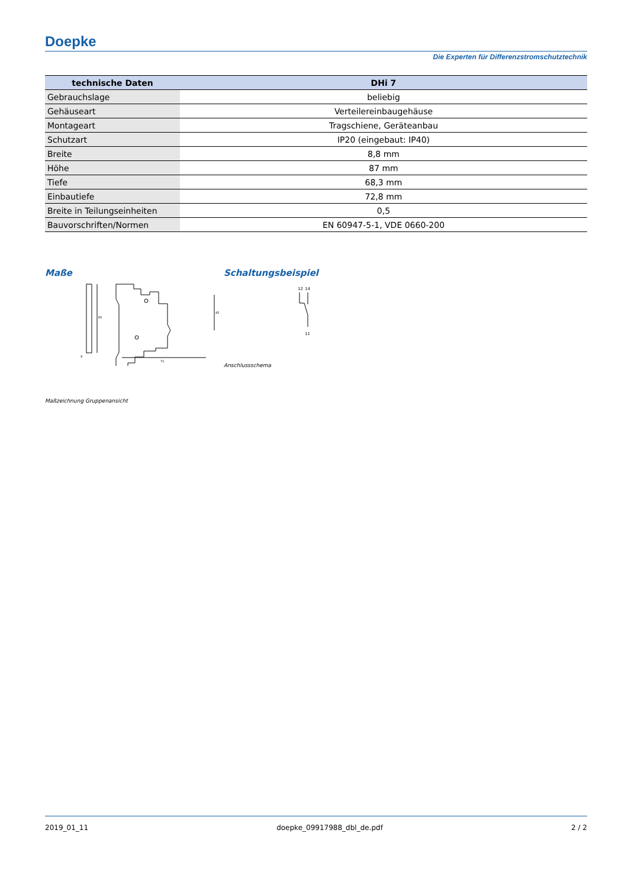Doepke
Die Experten für Differenzstromschutztechnik
| technische Daten | DHi 7 |
| --- | --- |
| Gebrauchslage | beliebig |
| Gehäuseart | Verteilereinbaugehäuse |
| Montageart | Tragschiene, Geräteanbau |
| Schutzart | IP20 (eingebaut: IP40) |
| Breite | 8,8 mm |
| Höhe | 87 mm |
| Tiefe | 68,3 mm |
| Einbautiefe | 72,8 mm |
| Breite in Teilungseinheiten | 0,5 |
| Bauvorschriften/Normen | EN 60947-5-1, VDE 0660-200 |
Maße
85
45
71
9
Maßzeichnung Gruppenansicht
Schaltungsbeispiel
12
14
11
Anschlussschema
2019_01_11 doepke_09917988_dbl_de.pdf 2 / 2